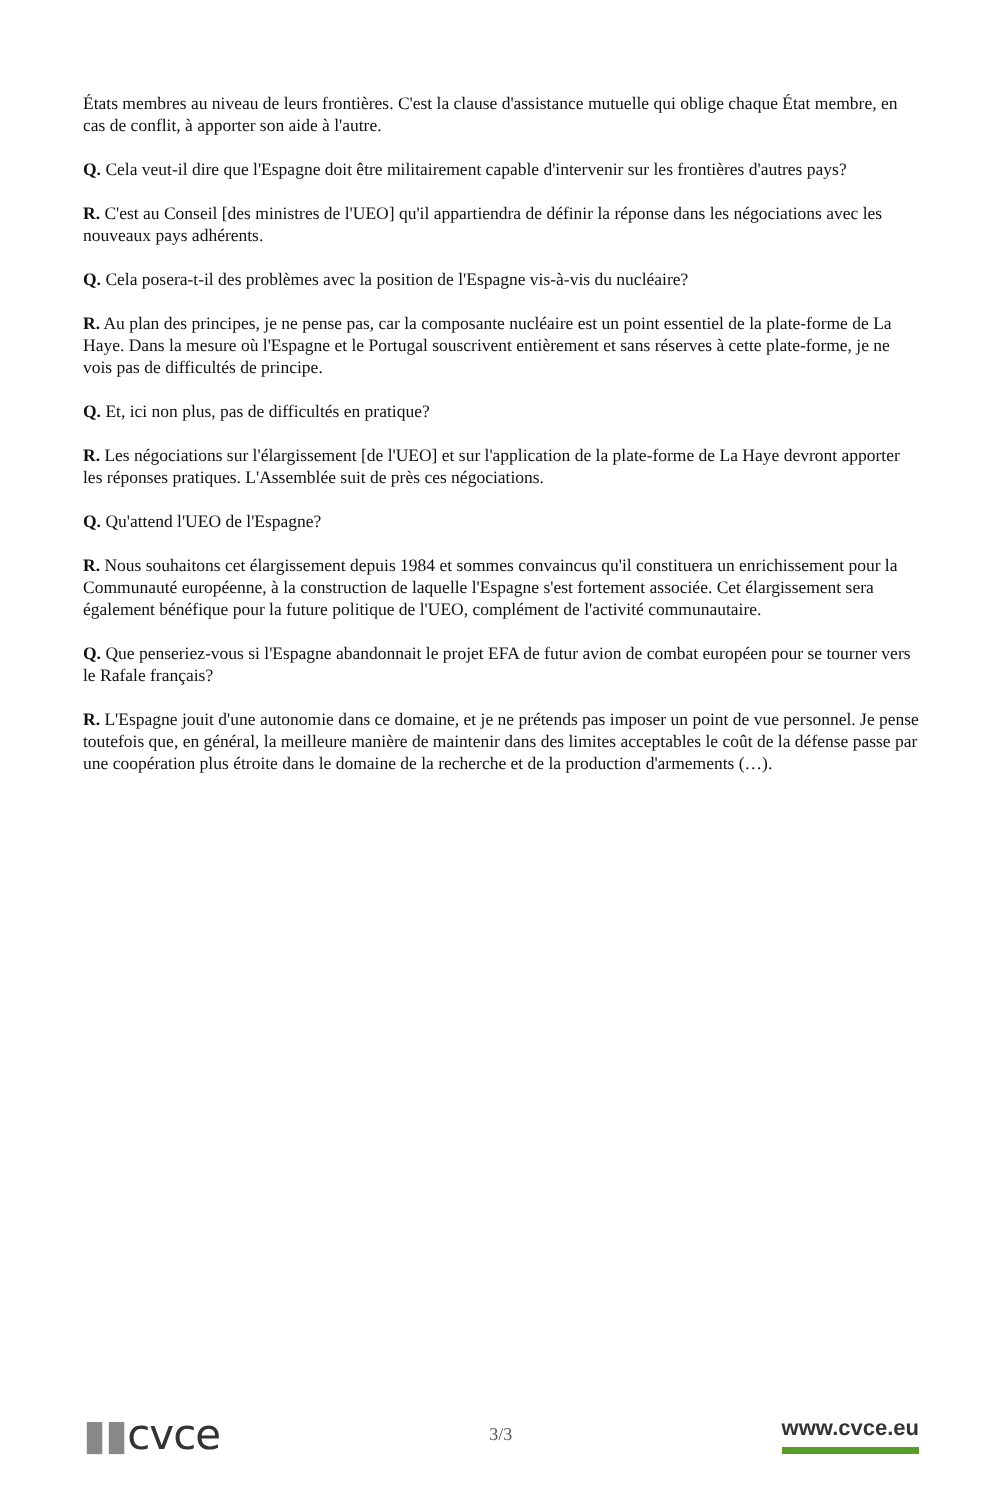États membres au niveau de leurs frontières. C'est la clause d'assistance mutuelle qui oblige chaque État membre, en cas de conflit, à apporter son aide à l'autre.
Q. Cela veut-il dire que l'Espagne doit être militairement capable d'intervenir sur les frontières d'autres pays?
R. C'est au Conseil [des ministres de l'UEO] qu'il appartiendra de définir la réponse dans les négociations avec les nouveaux pays adhérents.
Q. Cela posera-t-il des problèmes avec la position de l'Espagne vis-à-vis du nucléaire?
R. Au plan des principes, je ne pense pas, car la composante nucléaire est un point essentiel de la plate-forme de La Haye. Dans la mesure où l'Espagne et le Portugal souscrivent entièrement et sans réserves à cette plate-forme, je ne vois pas de difficultés de principe.
Q. Et, ici non plus, pas de difficultés en pratique?
R. Les négociations sur l'élargissement [de l'UEO] et sur l'application de la plate-forme de La Haye devront apporter les réponses pratiques. L'Assemblée suit de près ces négociations.
Q. Qu'attend l'UEO de l'Espagne?
R. Nous souhaitons cet élargissement depuis 1984 et sommes convaincus qu'il constituera un enrichissement pour la Communauté européenne, à la construction de laquelle l'Espagne s'est fortement associée. Cet élargissement sera également bénéfique pour la future politique de l'UEO, complément de l'activité communautaire.
Q. Que penseriez-vous si l'Espagne abandonnait le projet EFA de futur avion de combat européen pour se tourner vers le Rafale français?
R. L'Espagne jouit d'une autonomie dans ce domaine, et je ne prétends pas imposer un point de vue personnel. Je pense toutefois que, en général, la meilleure manière de maintenir dans des limites acceptables le coût de la défense passe par une coopération plus étroite dans le domaine de la recherche et de la production d'armements (…).
▮▮cvce
3/3
www.cvce.eu